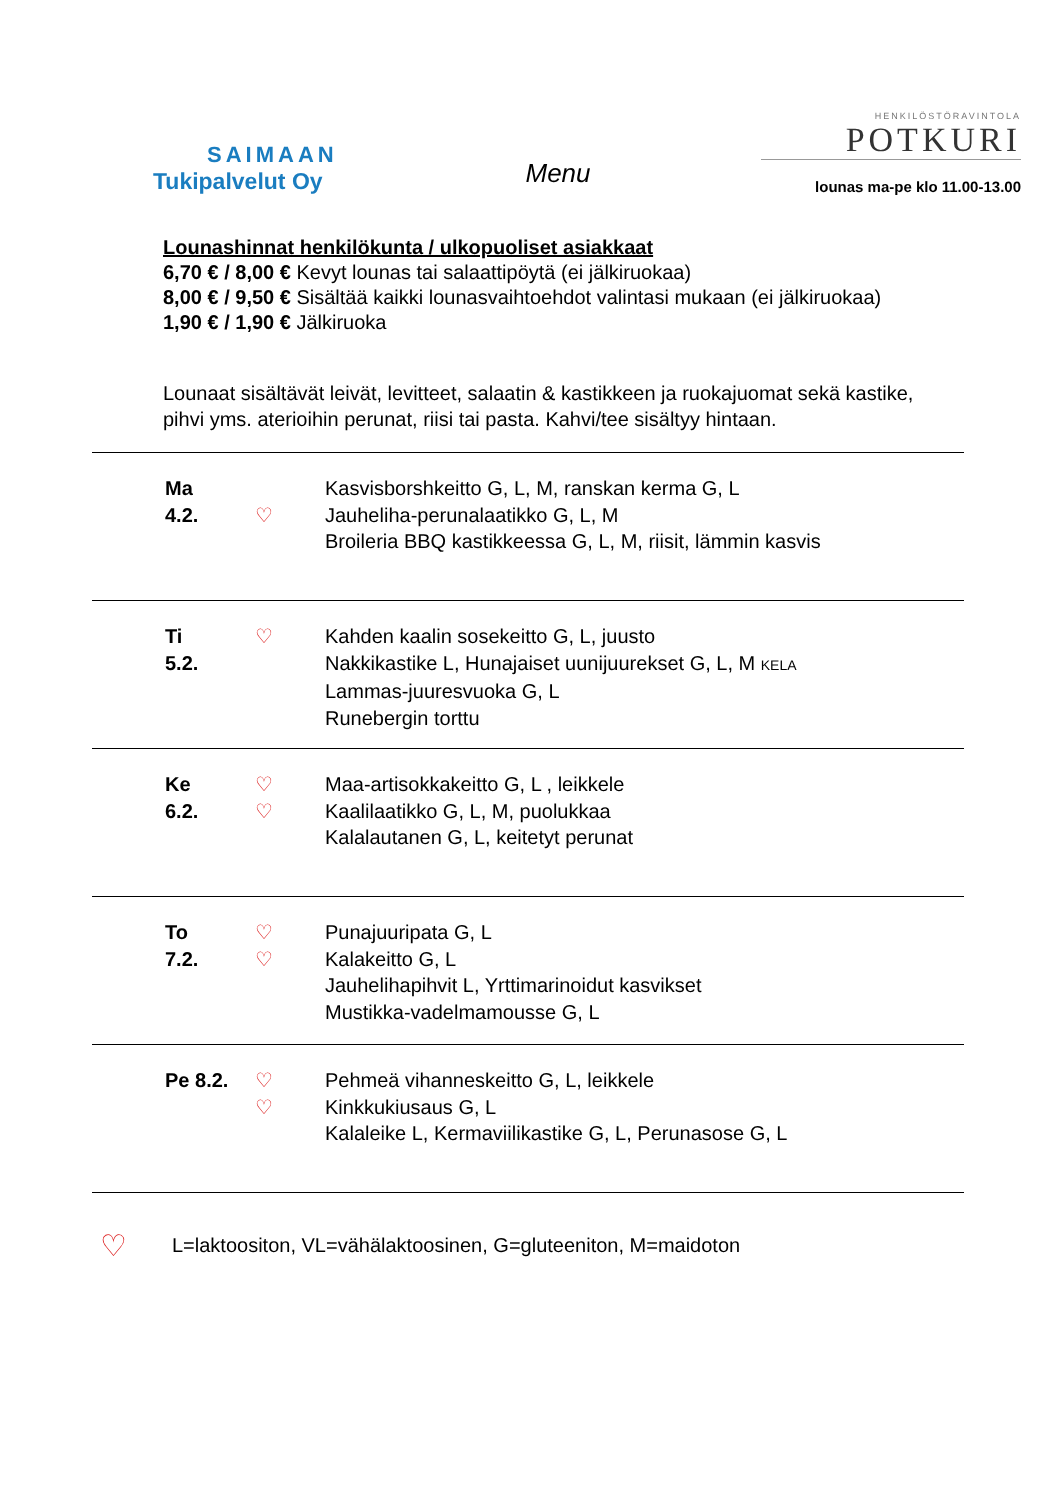SAIMAAN
Tukipalvelut Oy
Menu
HENKILÖSTÖRAVINTOLA
POTKURI
lounas ma-pe klo 11.00-13.00
Lounashinnat henkilökunta / ulkopuoliset asiakkaat
6,70 € / 8,00 € Kevyt lounas tai salaattipöytä (ei jälkiruokaa)
8,00 € / 9,50 € Sisältää kaikki lounasvaihtoehdot valintasi mukaan (ei jälkiruokaa)
1,90 € / 1,90 € Jälkiruoka
Lounaat sisältävät leivät, levitteet, salaatin & kastikkeen ja ruokajuomat sekä kastike, pihvi yms. aterioihin perunat, riisi tai pasta. Kahvi/tee sisältyy hintaan.
| Ma 4.2. | ♡ | Kasvisborshkeitto G, L, M, ranskan kerma G, L Jauheliha-perunalaatikko G, L, M Broileria BBQ kastikkeessa G, L, M, riisit, lämmin kasvis |
| Ti 5.2. | ♡ | Kahden kaalin sosekeitto G, L, juusto Nakkikastike L, Hunajaiset uunijuurekset G, L, M KELA Lammas-juuresvuoka G, L Runebergin torttu |
| Ke 6.2. | ♡ ♡ | Maa-artisokkakeitto G, L , leikkele Kaalilaatikko G, L, M, puolukkaa Kalalautanen G, L, keitetyt perunat |
| To 7.2. | ♡ ♡ | Punajuuripata G, L Kalakeitto G, L Jauhelihapihvit L, Yrttimarinoidut kasvikset Mustikka-vadelmamousse G, L |
| Pe 8.2. | ♡ ♡ | Pehmeä vihanneskeitto G, L, leikkele Kinkkukiusaus G, L Kalaleike L, Kermaviilikastike G, L, Perunasose G, L |
♡ L=laktoositon, VL=vähälaktoosinen, G=gluteeniton, M=maidoton